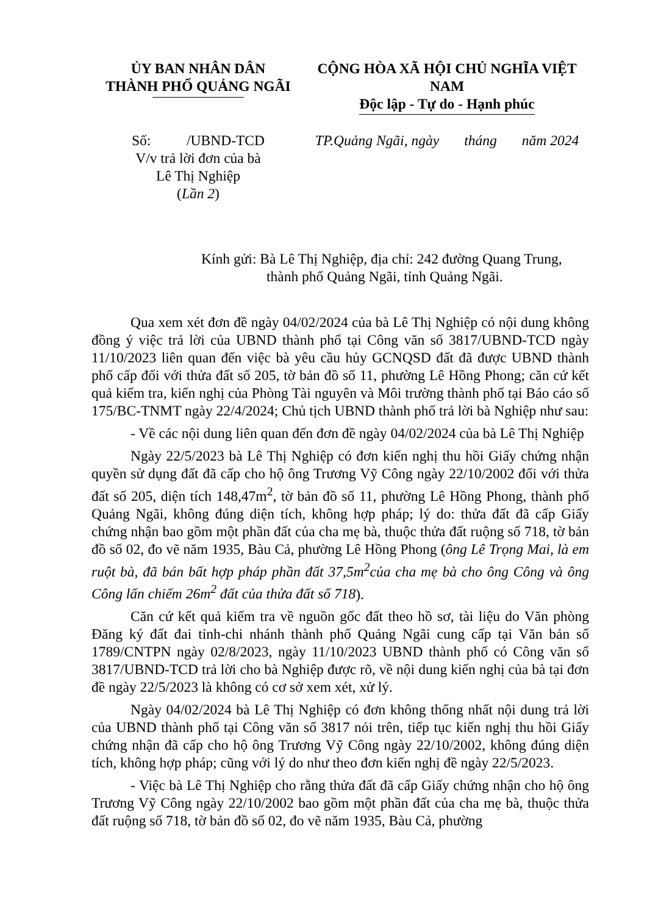ỦY BAN NHÂN DÂN
THÀNH PHỐ QUẢNG NGÃI
CỘNG HÒA XÃ HỘI CHỦ NGHĨA VIỆT NAM
Độc lập - Tự do - Hạnh phúc
Số: /UBND-TCD
V/v trả lời đơn của bà
Lê Thị Nghiệp
(Lần 2)
TP.Quảng Ngãi, ngày tháng năm 2024
Kính gửi: Bà Lê Thị Nghiệp, địa chỉ: 242 đường Quang Trung,
thành phố Quảng Ngãi, tỉnh Quảng Ngãi.
Qua xem xét đơn đề ngày 04/02/2024 của bà Lê Thị Nghiệp có nội dung không đồng ý việc trả lời của UBND thành phố tại Công văn số 3817/UBND-TCD ngày 11/10/2023 liên quan đến việc bà yêu cầu hủy GCNQSD đất đã được UBND thành phố cấp đối với thửa đất số 205, tờ bản đồ số 11, phường Lê Hồng Phong; căn cứ kết quả kiểm tra, kiến nghị của Phòng Tài nguyên và Môi trường thành phố tại Báo cáo số 175/BC-TNMT ngày 22/4/2024; Chủ tịch UBND thành phố trả lời bà Nghiệp như sau:
- Về các nội dung liên quan đến đơn đề ngày 04/02/2024 của bà Lê Thị Nghiệp
Ngày 22/5/2023 bà Lê Thị Nghiệp có đơn kiến nghị thu hồi Giấy chứng nhận quyền sử dụng đất đã cấp cho hộ ông Trương Vỹ Công ngày 22/10/2002 đối với thửa đất số 205, diện tích 148,47m<sup>2</sup>, tờ bản đồ số 11, phường Lê Hồng Phong, thành phố Quảng Ngãi, không đúng diện tích, không hợp pháp; lý do: thửa đất đã cấp Giấy chứng nhận bao gồm một phần đất của cha mẹ bà, thuộc thửa đất ruộng số 718, tờ bản đồ số 02, đo vẽ năm 1935, Bàu Cả, phường Lê Hồng Phong (ông Lê Trọng Mai, là em ruột bà, đã bán bất hợp pháp phần đất 37,5m<sup>2</sup>của cha mẹ bà cho ông Công và ông Công lấn chiếm 26m<sup>2</sup> đất của thửa đất số 718).
Căn cứ kết quả kiểm tra về nguồn gốc đất theo hồ sơ, tài liệu do Văn phòng Đăng ký đất đai tỉnh-chi nhánh thành phố Quảng Ngãi cung cấp tại Văn bản số 1789/CNTPN ngày 02/8/2023, ngày 11/10/2023 UBND thành phố có Công văn số 3817/UBND-TCD trả lời cho bà Nghiệp được rõ, về nội dung kiến nghị của bà tại đơn đề ngày 22/5/2023 là không có cơ sở xem xét, xử lý.
Ngày 04/02/2024 bà Lê Thị Nghiệp có đơn không thống nhất nội dung trả lời của UBND thành phố tại Công văn số 3817 nói trên, tiếp tục kiến nghị thu hồi Giấy chứng nhận đã cấp cho hộ ông Trương Vỹ Công ngày 22/10/2002, không đúng diện tích, không hợp pháp; cũng với lý do như theo đơn kiến nghị đề ngày 22/5/2023.
- Việc bà Lê Thị Nghiệp cho rằng thửa đất đã cấp Giấy chứng nhận cho hộ ông Trương Vỹ Công ngày 22/10/2002 bao gồm một phần đất của cha mẹ bà, thuộc thửa đất ruộng số 718, tờ bản đồ số 02, đo vẽ năm 1935, Bàu Cả, phường